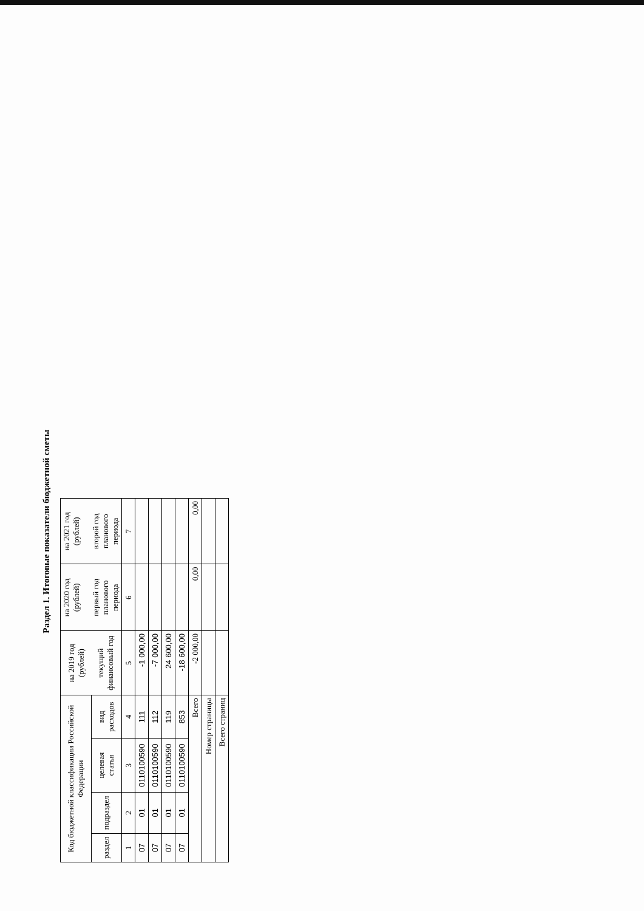Раздел 1. Итоговые показатели бюджетной сметы
| Код бюджетной классификации Российской Федерации | | | | на 2019 год (рублей) текущий финансовый год | на 2020 год (рублей) первый год планового периода | на 2021 год (рублей) второй год планового периода |
| --- | --- | --- | --- | --- | --- | --- |
| раздел | подраздел | целевая статья | вид расходов | | | |
| 1 | 2 | 3 | 4 | 5 | 6 | 7 |
| 07 | 01 | 0110100590 | 111 | -1 000,00 | | |
| 07 | 01 | 0110100590 | 112 | -7 000,00 | | |
| 07 | 01 | 0110100590 | 119 | 24 600,00 | | |
| 07 | 01 | 0110100590 | 853 | -18 600,00 | | |
| Всего | | | | -2 000,00 | 0,00 | 0,00 |
| Номер страницы | | | | | | |
| Всего страниц | | | | | | |